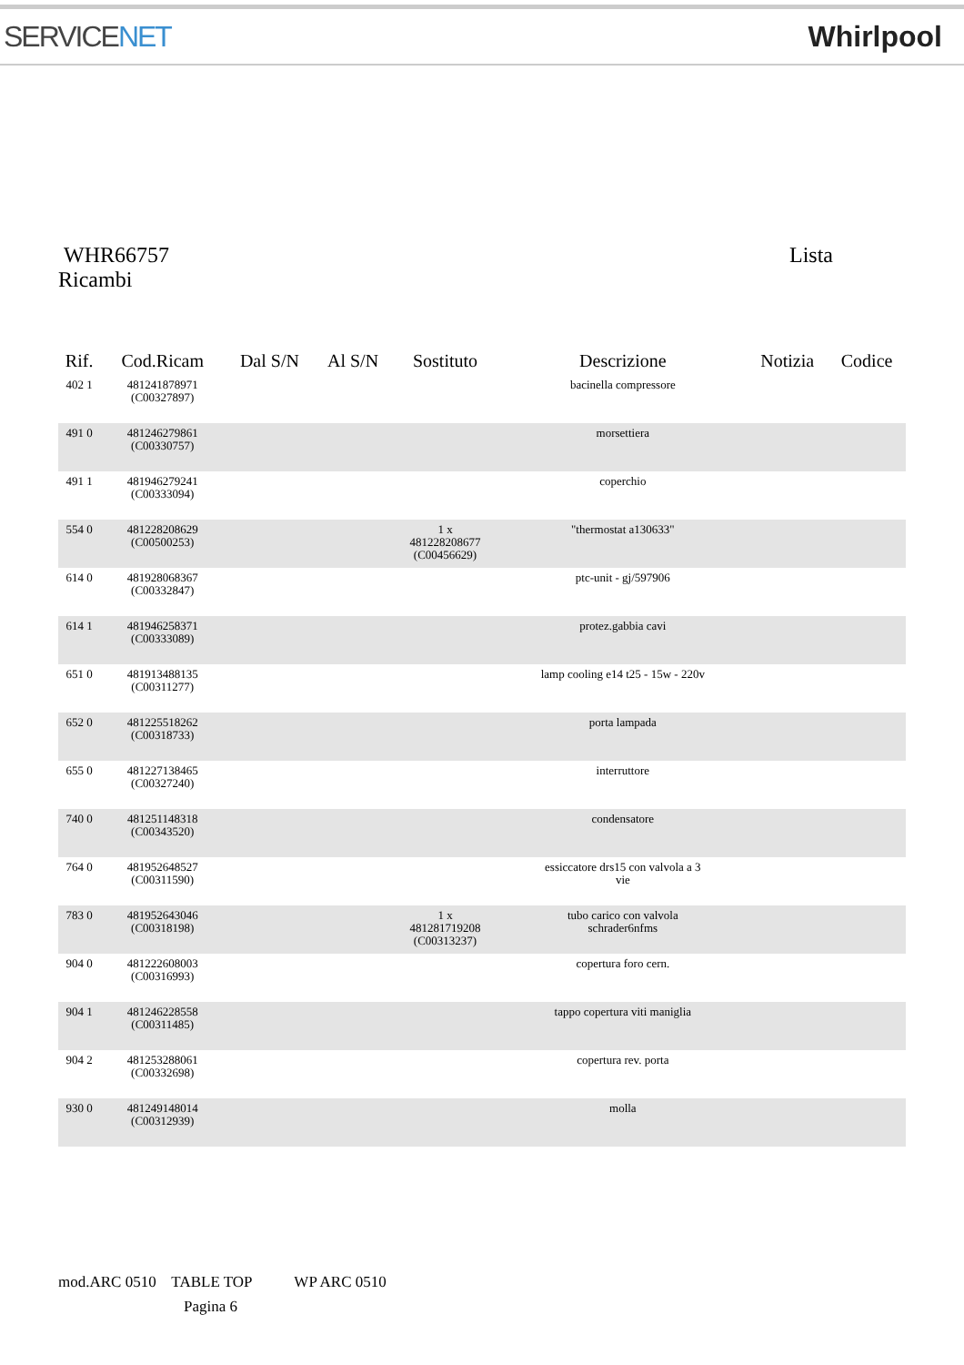SERVICENET Whirlpool
WHR66757 Lista
Ricambi
| Rif. | Cod.Ricam | Dal S/N | Al S/N | Sostituto | Descrizione | Notizia | Codice |
| --- | --- | --- | --- | --- | --- | --- | --- |
| 402 1 | 481241878971 (C00327897) | | | | bacinella compressore | | |
| 491 0 | 481246279861 (C00330757) | | | | morsettiera | | |
| 491 1 | 481946279241 (C00333094) | | | | coperchio | | |
| 554 0 | 481228208629 (C00500253) | | | 1 x 481228208677 (C00456629) | "thermostat a130633" | | |
| 614 0 | 481928068367 (C00332847) | | | | ptc-unit - gj/597906 | | |
| 614 1 | 481946258371 (C00333089) | | | | protez.gabbia cavi | | |
| 651 0 | 481913488135 (C00311277) | | | | lamp cooling e14 t25 - 15w - 220v | | |
| 652 0 | 481225518262 (C00318733) | | | | porta lampada | | |
| 655 0 | 481227138465 (C00327240) | | | | interruttore | | |
| 740 0 | 481251148318 (C00343520) | | | | condensatore | | |
| 764 0 | 481952648527 (C00311590) | | | | essiccatore drs15 con valvola a 3 vie | | |
| 783 0 | 481952643046 (C00318198) | | | 1 x 481281719208 (C00313237) | tubo carico con valvola schrader6nfms | | |
| 904 0 | 481222608003 (C00316993) | | | | copertura foro cern. | | |
| 904 1 | 481246228558 (C00311485) | | | | tappo copertura viti maniglia | | |
| 904 2 | 481253288061 (C00332698) | | | | copertura rev. porta | | |
| 930 0 | 481249148014 (C00312939) | | | | molla | | |
mod.ARC 0510 TABLE TOP WP ARC 0510
Pagina 6